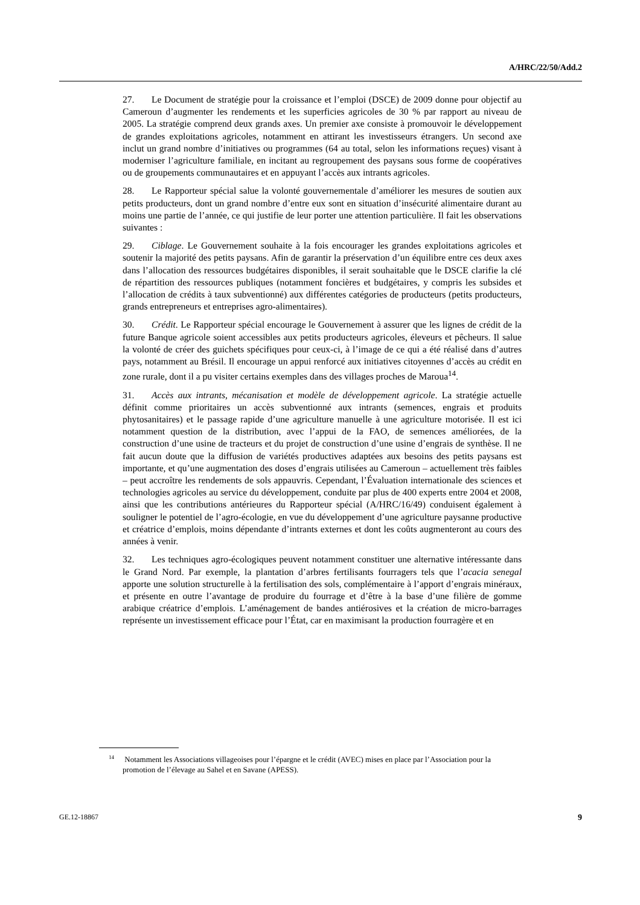A/HRC/22/50/Add.2
27. Le Document de stratégie pour la croissance et l’emploi (DSCE) de 2009 donne pour objectif au Cameroun d’augmenter les rendements et les superficies agricoles de 30 % par rapport au niveau de 2005. La stratégie comprend deux grands axes. Un premier axe consiste à promouvoir le développement de grandes exploitations agricoles, notamment en attirant les investisseurs étrangers. Un second axe inclut un grand nombre d’initiatives ou programmes (64 au total, selon les informations reçues) visant à moderniser l’agriculture familiale, en incitant au regroupement des paysans sous forme de coopératives ou de groupements communautaires et en appuyant l’accès aux intrants agricoles.
28. Le Rapporteur spécial salue la volonté gouvernementale d’améliorer les mesures de soutien aux petits producteurs, dont un grand nombre d’entre eux sont en situation d’insécurité alimentaire durant au moins une partie de l’année, ce qui justifie de leur porter une attention particulière. Il fait les observations suivantes :
29. Ciblage. Le Gouvernement souhaite à la fois encourager les grandes exploitations agricoles et soutenir la majorité des petits paysans. Afin de garantir la préservation d’un équilibre entre ces deux axes dans l’allocation des ressources budgétaires disponibles, il serait souhaitable que le DSCE clarifie la clé de répartition des ressources publiques (notamment foncières et budgétaires, y compris les subsides et l’allocation de crédits à taux subventionné) aux différentes catégories de producteurs (petits producteurs, grands entrepreneurs et entreprises agro-alimentaires).
30. Crédit. Le Rapporteur spécial encourage le Gouvernement à assurer que les lignes de crédit de la future Banque agricole soient accessibles aux petits producteurs agricoles, éleveurs et pêcheurs. Il salue la volonté de créer des guichets spécifiques pour ceux-ci, à l’image de ce qui a été réalisé dans d’autres pays, notamment au Brésil. Il encourage un appui renforcé aux initiatives citoyennes d’accès au crédit en zone rurale, dont il a pu visiter certains exemples dans des villages proches de Maroua<sup>14</sup>.
31. Accès aux intrants, mécanisation et modèle de développement agricole. La stratégie actuelle définit comme prioritaires un accès subventionné aux intrants (semences, engrais et produits phytosanitaires) et le passage rapide d’une agriculture manuelle à une agriculture motorisée. Il est ici notamment question de la distribution, avec l’appui de la FAO, de semences améliorées, de la construction d’une usine de tracteurs et du projet de construction d’une usine d’engrais de synthèse. Il ne fait aucun doute que la diffusion de variétés productives adaptées aux besoins des petits paysans est importante, et qu’une augmentation des doses d’engrais utilisées au Cameroun – actuellement très faibles – peut accroître les rendements de sols appauvris. Cependant, l’Évaluation internationale des sciences et technologies agricoles au service du développement, conduite par plus de 400 experts entre 2004 et 2008, ainsi que les contributions antérieures du Rapporteur spécial (A/HRC/16/49) conduisent également à souligner le potentiel de l’agro-écologie, en vue du développement d’une agriculture paysanne productive et créatrice d’emplois, moins dépendante d’intrants externes et dont les coûts augmenteront au cours des années à venir.
32. Les techniques agro-écologiques peuvent notamment constituer une alternative intéressante dans le Grand Nord. Par exemple, la plantation d’arbres fertilisants fourragers tels que l’acacia senegal apporte une solution structurelle à la fertilisation des sols, complémentaire à l’apport d’engrais minéraux, et présente en outre l’avantage de produire du fourrage et d’être à la base d’une filière de gomme arabique créatrice d’emplois. L’aménagement de bandes antiérosives et la création de micro-barrages représente un investissement efficace pour l’État, car en maximisant la production fourragère et en
<sup>14</sup> Notamment les Associations villageoises pour l’épargne et le crédit (AVEC) mises en place par l’Association pour la promotion de l’élevage au Sahel et en Savane (APESS).
GE.12-18867 9